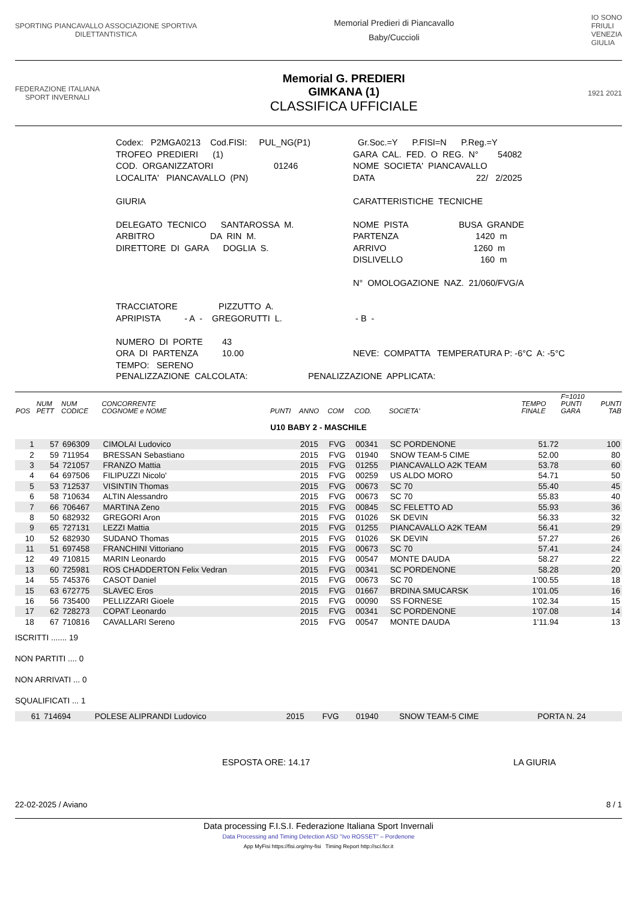SPORTING PIANCAVALLO ASSOCIAZIONE SPORTIVA
DILETTANTISTICA
Memorial Predieri di Piancavallo
Baby/Cuccioli
IO SONO
FRIULI
VENEZIA
GIULIA
FEDERAZIONE ITALIANA
SPORT INVERNALI
Memorial G. PREDIERI
GIMKANA (1)
CLASSIFICA UFFICIALE
1921 2021
Codex: P2MGA0213 Cod.FISI: PUL_NG(P1) TROFEO PREDIERI (1) COD. ORGANIZZATORI 01246 LOCALITA' PIANCAVALLO (PN) GIURIA DELEGATO TECNICO SANTAROSSA M. ARBITRO DA RIN M. DIRETTORE DI GARA DOGLIA S. TRACCIATORE PIZZUTTO A. APRIPISTA - A - GREGORUTTI L. NUMERO DI PORTE 43 ORA DI PARTENZA 10.00 TEMPO: SERENO
Gr.Soc.=Y P.FISI=N P.Reg.=Y GARA CAL. FED. O REG. N° 54082 NOME SOCIETA' PIANCAVALLO DATA 22/ 2/2025 CARATTERISTICHE TECNICHE NOME PISTA BUSA GRANDE PARTENZA 1420 m ARRIVO 1260 m DISLIVELLO 160 m N° OMOLOGAZIONE NAZ. 21/060/FVG/A - B - NEVE: COMPATTA TEMPERATURA P: -6°C A: -5°C
PENALIZZAZIONE CALCOLATA: PENALIZZAZIONE APPLICATA:
| POS | NUM PETT | NUM CODICE | CONCORRENTE COGNOME e NOME | PUNTI | ANNO | COM | COD. | SOCIETA' | TEMPO FINALE | F=1010 PUNTI GARA | PUNTI TAB |
| --- | --- | --- | --- | --- | --- | --- | --- | --- | --- | --- | --- |
| U10 BABY 2 - MASCHILE | | | | | | | | | | | |
| 1 | 57 | 696309 | CIMOLAI Ludovico | | 2015 | FVG | 00341 | SC PORDENONE | 51.72 | | 100 |
| 2 | 59 | 711954 | BRESSAN Sebastiano | | 2015 | FVG | 01940 | SNOW TEAM-5 CIME | 52.00 | | 80 |
| 3 | 54 | 721057 | FRANZO Mattia | | 2015 | FVG | 01255 | PIANCAVALLO A2K TEAM | 53.78 | | 60 |
| 4 | 64 | 697506 | FILIPUZZI Nicolo' | | 2015 | FVG | 00259 | US ALDO MORO | 54.71 | | 50 |
| 5 | 53 | 712537 | VISINTIN Thomas | | 2015 | FVG | 00673 | SC 70 | 55.40 | | 45 |
| 6 | 58 | 710634 | ALTIN Alessandro | | 2015 | FVG | 00673 | SC 70 | 55.83 | | 40 |
| 7 | 66 | 706467 | MARTINA Zeno | | 2015 | FVG | 00845 | SC FELETTO AD | 55.93 | | 36 |
| 8 | 50 | 682932 | GREGORI Aron | | 2015 | FVG | 01026 | SK DEVIN | 56.33 | | 32 |
| 9 | 65 | 727131 | LEZZI Mattia | | 2015 | FVG | 01255 | PIANCAVALLO A2K TEAM | 56.41 | | 29 |
| 10 | 52 | 682930 | SUDANO Thomas | | 2015 | FVG | 01026 | SK DEVIN | 57.27 | | 26 |
| 11 | 51 | 697458 | FRANCHINI Vittoriano | | 2015 | FVG | 00673 | SC 70 | 57.41 | | 24 |
| 12 | 49 | 710815 | MARIN Leonardo | | 2015 | FVG | 00547 | MONTE DAUDA | 58.27 | | 22 |
| 13 | 60 | 725981 | ROS CHADDERTON Felix Vedran | | 2015 | FVG | 00341 | SC PORDENONE | 58.28 | | 20 |
| 14 | 55 | 745376 | CASOT Daniel | | 2015 | FVG | 00673 | SC 70 | 1'00.55 | | 18 |
| 15 | 63 | 672775 | SLAVEC Eros | | 2015 | FVG | 01667 | BRDINA SMUCARSK | 1'01.05 | | 16 |
| 16 | 56 | 735400 | PELLIZZARI Gioele | | 2015 | FVG | 00090 | SS FORNESE | 1'02.34 | | 15 |
| 17 | 62 | 728273 | COPAT Leonardo | | 2015 | FVG | 00341 | SC PORDENONE | 1'07.08 | | 14 |
| 18 | 67 | 710816 | CAVALLARI Sereno | | 2015 | FVG | 00547 | MONTE DAUDA | 1'11.94 | | 13 |
ISCRITTI ....... 19
NON PARTITI .... 0
NON ARRIVATI ... 0
SQUALIFICATI ... 1
| | 61 | 714694 | POLESE ALIPRANDI Ludovico | 2015 | FVG | 01940 | SNOW TEAM-5 CIME | PORTA N. 24 |
ESPOSTA ORE: 14.17 LA GIURIA
22-02-2025 / Aviano 8 / 1
Data processing F.I.S.I. Federazione Italiana Sport Invernali
Data Processing and Timing Detection ASD "Ivo ROSSET" – Pordenone
App MyFisi https://fisi.org/my-fisi Timing Report http://sci.ficr.it